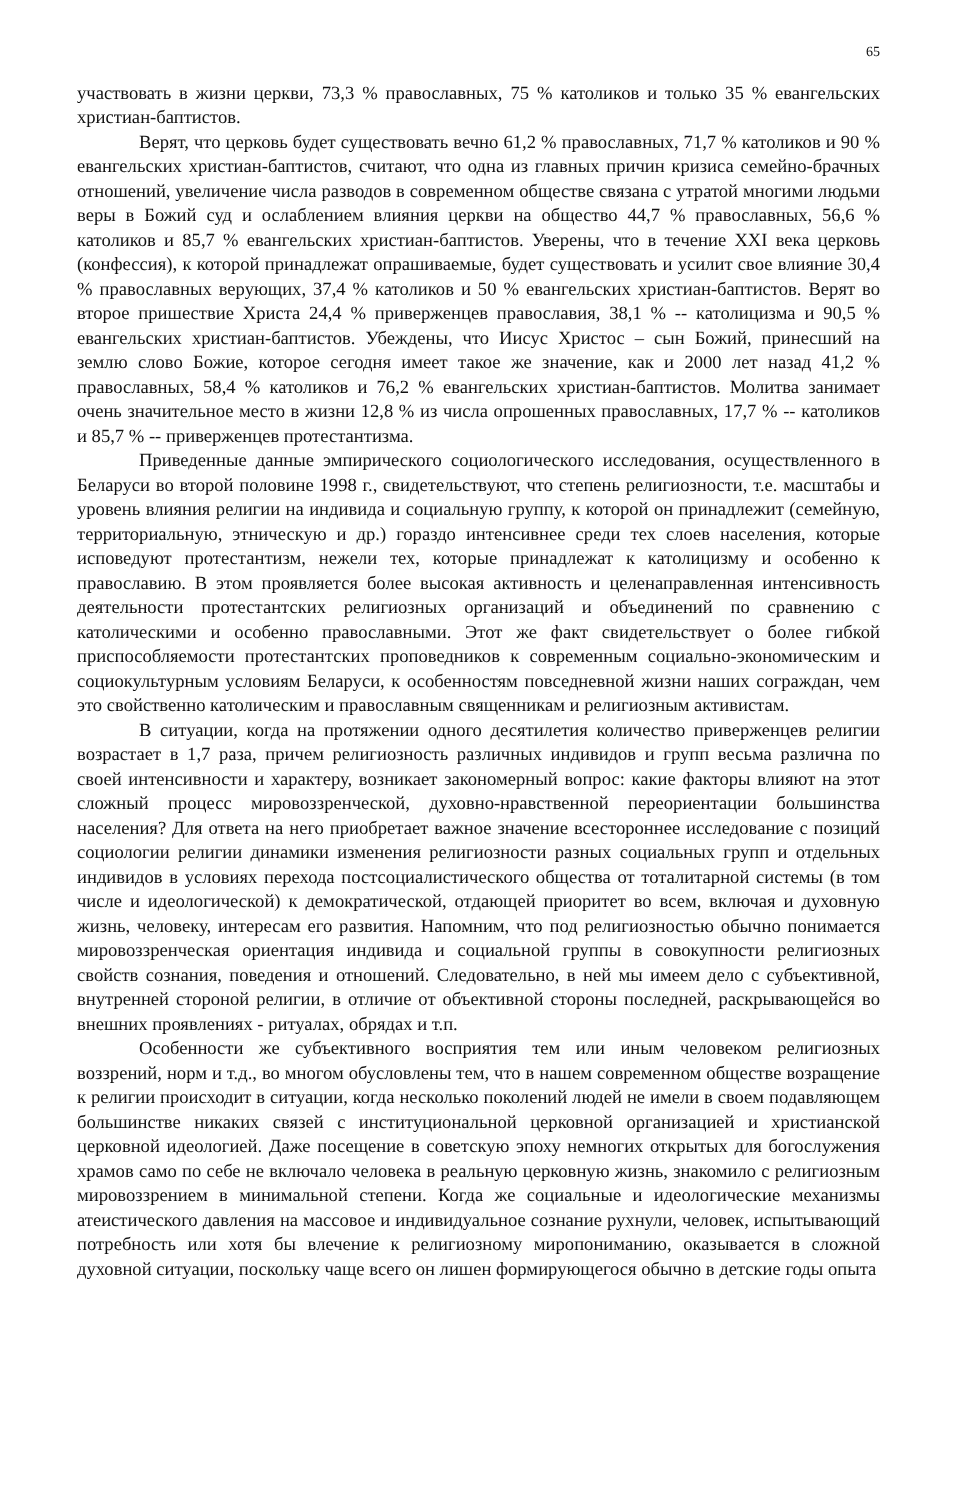65
участвовать в жизни церкви, 73,3 % православных, 75 % католиков и только 35 % евангельских христиан-баптистов.
Верят, что церковь будет существовать вечно 61,2 % православных, 71,7 % католиков и 90 % евангельских христиан-баптистов, считают, что одна из главных причин кризиса семейно-брачных отношений, увеличение числа разводов в современном обществе связана с утратой многими людьми веры в Божий суд и ослаблением влияния церкви на общество 44,7 % православных, 56,6 % католиков и 85,7 % евангельских христиан-баптистов. Уверены, что в течение XXI века церковь (конфессия), к которой принадлежат опрашиваемые, будет существовать и усилит свое влияние 30,4 % православных верующих, 37,4 % католиков и 50 % евангельских христиан-баптистов. Верят во второе пришествие Христа 24,4 % приверженцев православия, 38,1 % -- католицизма и 90,5 % евангельских христиан-баптистов. Убеждены, что Иисус Христос – сын Божий, принесший на землю слово Божие, которое сегодня имеет такое же значение, как и 2000 лет назад 41,2 % православных, 58,4 % католиков и 76,2 % евангельских христиан-баптистов. Молитва занимает очень значительное место в жизни 12,8 % из числа опрошенных православных, 17,7 % -- католиков и 85,7 % -- приверженцев протестантизма.
Приведенные данные эмпирического социологического исследования, осуществленного в Беларуси во второй половине 1998 г., свидетельствуют, что степень религиозности, т.е. масштабы и уровень влияния религии на индивида и социальную группу, к которой он принадлежит (семейную, территориальную, этническую и др.) гораздо интенсивнее среди тех слоев населения, которые исповедуют протестантизм, нежели тех, которые принадлежат к католицизму и особенно к православию. В этом проявляется более высокая активность и целенаправленная интенсивность деятельности протестантских религиозных организаций и объединений по сравнению с католическими и особенно православными. Этот же факт свидетельствует о более гибкой приспособляемости протестантских проповедников к современным социально-экономическим и социокультурным условиям Беларуси, к особенностям повседневной жизни наших сограждан, чем это свойственно католическим и православным священникам и религиозным активистам.
В ситуации, когда на протяжении одного десятилетия количество приверженцев религии возрастает в 1,7 раза, причем религиозность различных индивидов и групп весьма различна по своей интенсивности и характеру, возникает закономерный вопрос: какие факторы влияют на этот сложный процесс мировоззренческой, духовно-нравственной переориентации большинства населения? Для ответа на него приобретает важное значение всестороннее исследование с позиций социологии религии динамики изменения религиозности разных социальных групп и отдельных индивидов в условиях перехода постсоциалистического общества от тоталитарной системы (в том числе и идеологической) к демократической, отдающей приоритет во всем, включая и духовную жизнь, человеку, интересам его развития. Напомним, что под религиозностью обычно понимается мировоззренческая ориентация индивида и социальной группы в совокупности религиозных свойств сознания, поведения и отношений. Следовательно, в ней мы имеем дело с субъективной, внутренней стороной религии, в отличие от объективной стороны последней, раскрывающейся во внешних проявлениях - ритуалах, обрядах и т.п.
Особенности же субъективного восприятия тем или иным человеком религиозных воззрений, норм и т.д., во многом обусловлены тем, что в нашем современном обществе возращение к религии происходит в ситуации, когда несколько поколений людей не имели в своем подавляющем большинстве никаких связей с институциональной церковной организацией и христианской церковной идеологией. Даже посещение в советскую эпоху немногих открытых для богослужения храмов само по себе не включало человека в реальную церковную жизнь, знакомило с религиозным мировоззрением в минимальной степени. Когда же социальные и идеологические механизмы атеистического давления на массовое и индивидуальное сознание рухнули, человек, испытывающий потребность или хотя бы влечение к религиозному миропониманию, оказывается в сложной духовной ситуации, поскольку чаще всего он лишен формирующегося обычно в детские годы опыта